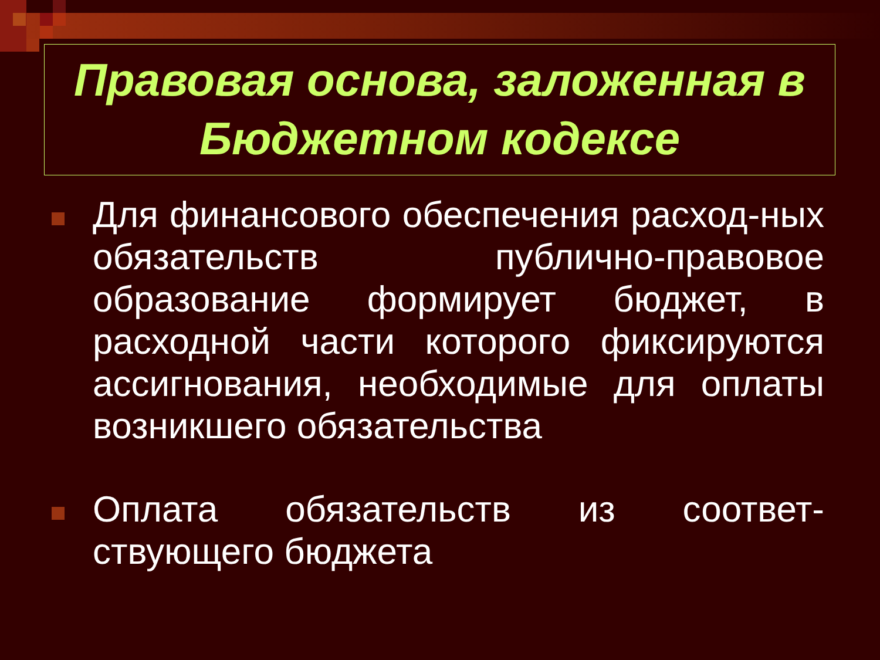Правовая основа, заложенная в Бюджетном кодексе
Для финансового обеспечения расход-ных обязательств публично-правовое образование формирует бюджет, в расходной части которого фиксируются ассигнования, необходимые для оплаты возникшего обязательства
Оплата обязательств из соответ-ствующего бюджета